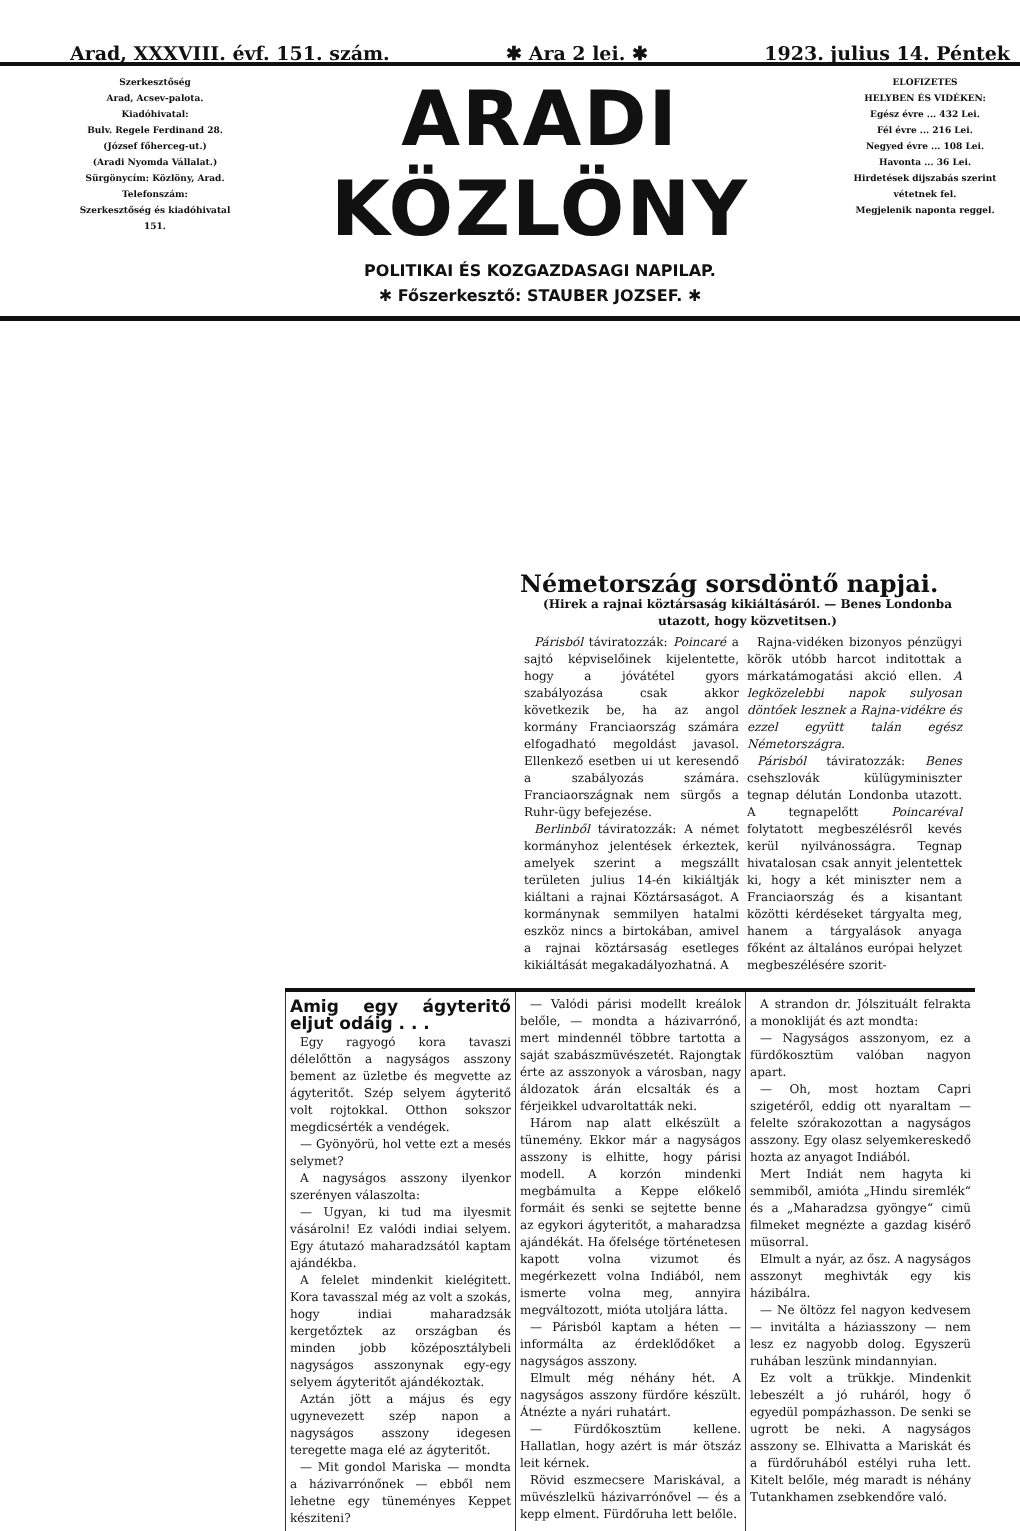Arad, XXXVIII. évf. 151. szám. ✱ Ara 2 lei. ✱ 1923. julius 14. Péntek
Szerkesztőség
Arad, Acsev-palota.
Kiadóhivatal:
Bulv. Regele Ferdinand 28.
(József főherceg-ut.)
(Aradi Nyomda Vállalat.)
Sürgönycím: Közlöny, Arad.
Telefonszám:
Szerkesztőség és kiadóhivatal 151.
ARADI KÖZLÖNY
POLITIKAI ÉS KOZGAZDASAGI NAPILAP.
✱ Főszerkesztő: STAUBER JOZSEF. ✱
ELOFIZETES
HELYBEN ÉS VIDÉKEN:
Egész évre ... 432 Lei.
Fél évre ... 216 Lei.
Negyed évre ... 108 Lei.
Havonta ... 36 Lei.
Hirdetések dijszabás szerint vétetnek fel.
Megjelenik naponta reggel.
Németország sorsdöntő napjai.
(Hirek a rajnai köztársaság kikiáltásáról. — Benes Londonba utazott, hogy közvetitsen.)
Párisból táviratozzák: Poincaré a sajtó képviselőinek kijelentette, hogy a jóvátétel gyors szabályozása csak akkor következik be, ha az angol kormány Franciaország számára elfogadható megoldást javasol. Ellenkező esetben ui ut keresendő a szabályozás számára. Franciaországnak nem sürgős a Ruhr-ügy befejezése.
Berlinből táviratozzák: A német kormányhoz jelentések érkeztek, amelyek szerint a megszállt területen julius 14-én kikiáltják kiáltani a rajnai Köztársaságot. A kormánynak semmilyen hatalmi eszköz nincs a birtokában, amivel a rajnai köztársaság esetleges kikiáltását megakadályozhatná. A
Rajna-vidéken bizonyos pénzügyi körök utóbb harcot inditottak a márkatámogatási akció ellen. A legközelebbi napok sulyosan döntőek lesznek a Rajna-vidékre és ezzel együtt talán egész Németországra.
Párisból táviratozzák: Benes csehszlovák külügyminiszter tegnap délután Londonba utazott. A tegnapelőtt Poincaréval folytatott megbeszélésről kevés kerül nyilvánosságra. Tegnap hivatalosan csak annyit jelentettek ki, hogy a két miniszter nem a Franciaország és a kisantant közötti kérdéseket tárgyalta meg, hanem a tárgyalások anyaga főként az általános európai helyzet megbeszélésére szorit-
Amig egy ágyteritő eljut odáig . . .
Egy ragyogó kora tavaszi délelőttön a nagyságos asszony bement az üzletbe és megvette az ágyteritőt. Szép selyem ágyteritő volt rojtokkal. Otthon sokszor megdicsérték a vendégek.
— Gyönyörü, hol vette ezt a mesés selymet?
A nagyságos asszony ilyenkor szerényen válaszolta:
— Ugyan, ki tud ma ilyesmit vásárolni! Ez valódi indiai selyem. Egy átutazó maharadzsától kaptam ajándékba.
A felelet mindenkit kielégitett. Kora tavasszal még az volt a szokás, hogy indiai maharadzsák kergetőztek az országban és minden jobb középosztálybeli nagyságos asszonynak egy-egy selyem ágyteritőt ajándékoztak.
Aztán jött a május és egy ugynevezett szép napon a nagyságos asszony idegesen teregette maga elé az ágyteritőt.
— Mit gondol Mariska — mondta a házivarrónőnek — ebből nem lehetne egy tüneményes Keppet késziteni?
— Valódi párisi modellt kreálok belőle, — mondta a házivarrónő, mert mindennél többre tartotta a saját szabászmüvészetét. Rajongtak érte az asszonyok a városban, nagy áldozatok árán elcsalták és a férjeikkel udvaroltatták neki.
Három nap alatt elkészült a tünemény. Ekkor már a nagyságos asszony is elhitte, hogy párisi modell. A korzón mindenki megbámulta a Keppe előkelő formáit és senki se sejtette benne az egykori ágyteritőt, a maharadzsa ajándékát. Ha őfelsége történetesen kapott volna vizumot és megérkezett volna Indiából, nem ismerte volna meg, annyira megváltozott, mióta utoljára látta.
— Párisból kaptam a héten — informálta az érdeklődőket a nagyságos asszony.
Elmult még néhány hét. A nagyságos asszony fürdőre készült. Átnézte a nyári ruhatárt.
— Fürdőkosztüm kellene. Hallatlan, hogy azért is már ötszáz leit kérnek.
Rövid eszmecsere Mariskával, a müvészlelkü házivarrónővel — és a kepp elment. Fürdőruha lett belőle.
A strandon dr. Jólszituált felrakta a monokliját és azt mondta:
— Nagyságos asszonyom, ez a fürdőkosztüm valóban nagyon apart.
— Oh, most hoztam Capri szigetéről, eddig ott nyaraltam — felelte szórakozottan a nagyságos asszony. Egy olasz selyemkereskedő hozta az anyagot Indiából.
Mert Indiát nem hagyta ki semmiből, amióta „Hindu siremlék“ és a „Maharadzsa gyöngye“ cimü filmeket megnézte a gazdag kisérő müsorral.
Elmult a nyár, az ősz. A nagyságos asszonyt meghivták egy kis házibálra.
— Ne öltözz fel nagyon kedvesem — invitálta a háziasszony — nem lesz ez nagyobb dolog. Egyszerü ruhában leszünk mindannyian.
Ez volt a trükkje. Mindenkit lebeszélt a jó ruháról, hogy ő egyedül pompázhasson. De senki se ugrott be neki. A nagyságos asszony se. Elhivatta a Mariskát és a fürdőruhából estélyi ruha lett. Kitelt belőle, még maradt is néhány Tutankhamen zsebkendőre való.